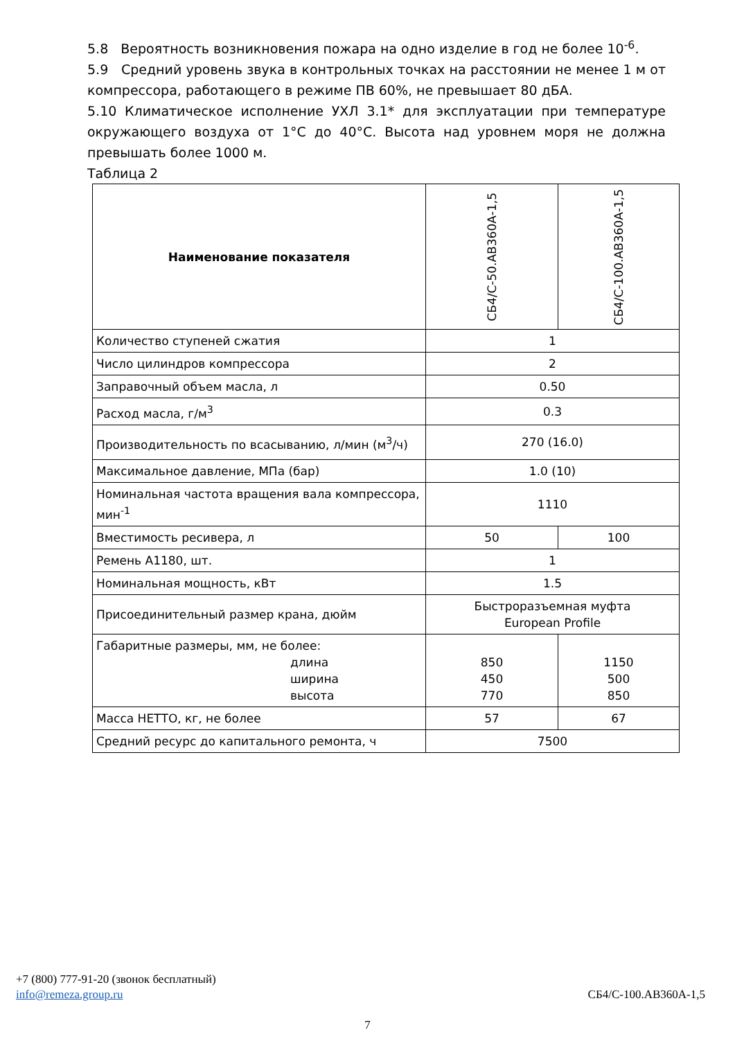5.8 Вероятность возникновения пожара на одно изделие в год не более 10<sup>-6</sup>.
5.9 Средний уровень звука в контрольных точках на расстоянии не менее 1 м от компрессора, работающего в режиме ПВ 60%, не превышает 80 дБА.
5.10 Климатическое исполнение УХЛ 3.1* для эксплуатации при температуре окружающего воздуха от 1°С до 40°С. Высота над уровнем моря не должна превышать более 1000 м.
Таблица 2
| Наименование показателя | СБ4/С-50.АВ360А-1,5 | СБ4/С-100.АВ360А-1,5 |
| --- | --- | --- |
| Количество ступеней сжатия | 1 | |
| Число цилиндров компрессора | 2 | |
| Заправочный объем масла, л | 0.50 | |
| Расход масла, г/м<sup>3</sup> | 0.3 | |
| Производительность по всасыванию, л/мин (м<sup>3</sup>/ч) | 270 (16.0) | |
| Максимальное давление, МПа (бар) | 1.0 (10) | |
| Номинальная частота вращения вала компрессора, мин<sup>-1</sup> | 1110 | |
| Вместимость ресивера, л | 50 | 100 |
| Ремень А1180, шт. | 1 | |
| Номинальная мощность, кВт | 1.5 | |
| Присоединительный размер крана, дюйм | Быстроразъемная муфта European Profile | |
| Габаритные размеры, мм, не более: длина ширина высота | 850 450 770 | 1150 500 850 |
| Масса НЕТТО, кг, не более | 57 | 67 |
| Средний ресурс до капитального ремонта, ч | 7500 | |
+7 (800) 777-91-20 (звонок бесплатный)
info@remeza.group.ru СБ4/С-100.АВ360А-1,5
7